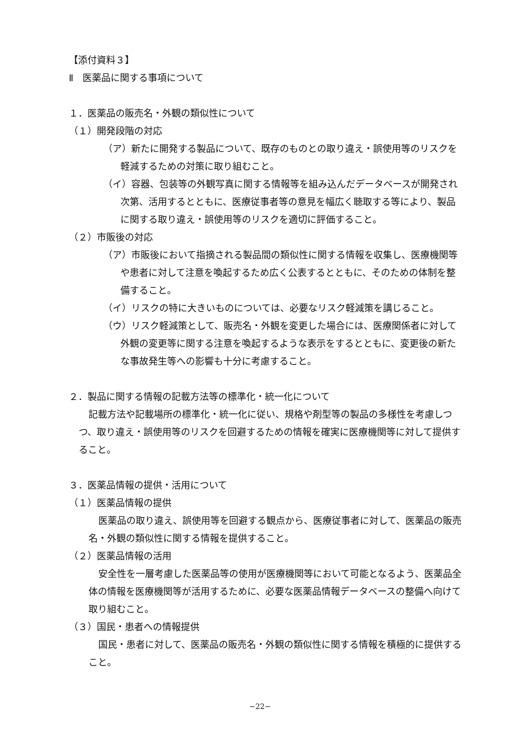【添付資料３】
Ⅱ　医薬品に関する事項について
１．医薬品の販売名・外観の類似性について
（１）開発段階の対応
（ア）新たに開発する製品について、既存のものとの取り違え・誤使用等のリスクを軽減するための対策に取り組むこと。
（イ）容器、包装等の外観写真に関する情報等を組み込んだデータベースが開発され次第、活用するとともに、医療従事者等の意見を幅広く聴取する等により、製品に関する取り違え・誤使用等のリスクを適切に評価すること。
（２）市販後の対応
（ア）市販後において指摘される製品間の類似性に関する情報を収集し、医療機関等や患者に対して注意を喚起するため広く公表するとともに、そのための体制を整備すること。
（イ）リスクの特に大きいものについては、必要なリスク軽減策を講じること。
（ウ）リスク軽減策として、販売名・外観を変更した場合には、医療関係者に対して外観の変更等に関する注意を喚起するような表示をするとともに、変更後の新たな事故発生等への影響も十分に考慮すること。
２．製品に関する情報の記載方法等の標準化・統一化について
記載方法や記載場所の標準化・統一化に従い、規格や剤型等の製品の多様性を考慮しつつ、取り違え・誤使用等のリスクを回避するための情報を確実に医療機関等に対して提供すること。
３．医薬品情報の提供・活用について
（１）医薬品情報の提供
医薬品の取り違え、誤使用等を回避する観点から、医療従事者に対して、医薬品の販売名・外観の類似性に関する情報を提供すること。
（２）医薬品情報の活用
安全性を一層考慮した医薬品等の使用が医療機関等において可能となるよう、医薬品全体の情報を医療機関等が活用するために、必要な医薬品情報データベースの整備へ向けて取り組むこと。
（３）国民・患者への情報提供
国民・患者に対して、医薬品の販売名・外観の類似性に関する情報を積極的に提供すること。
−22−